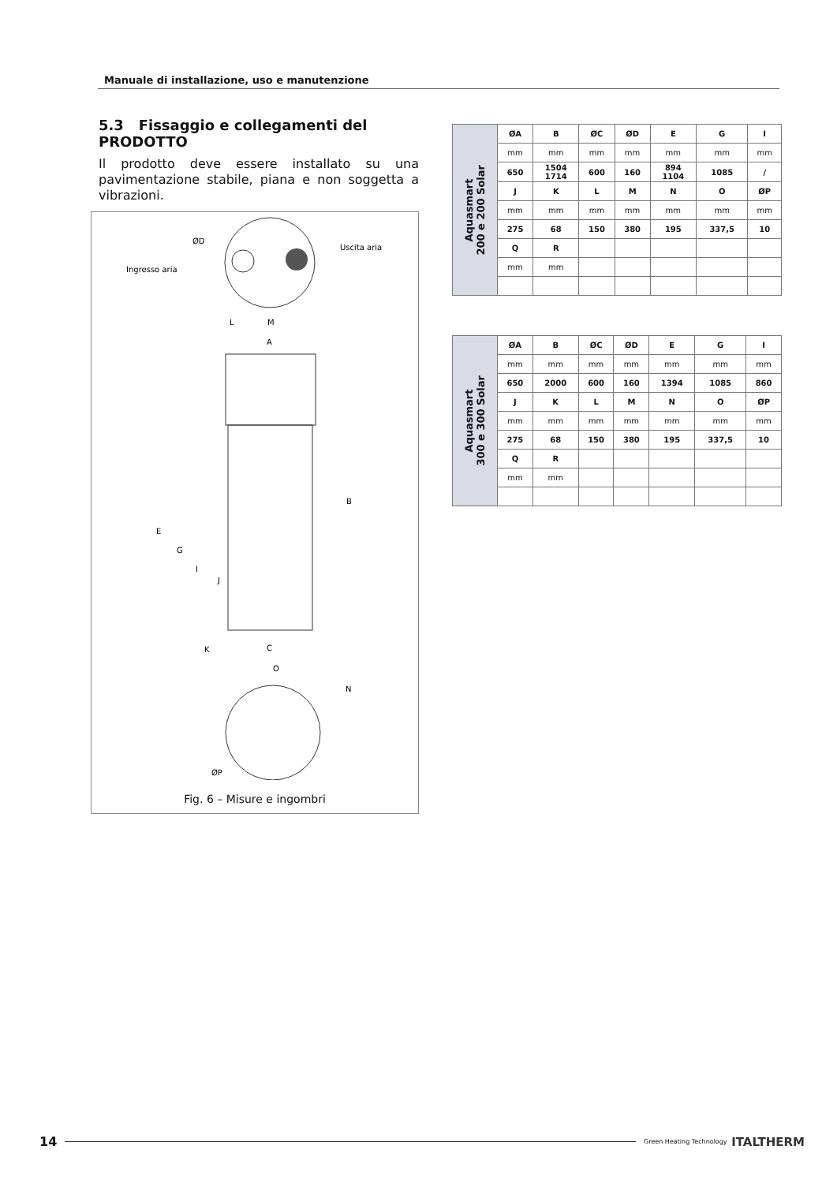Manuale di installazione, uso e manutenzione
5.3 Fissaggio e collegamenti del PRODOTTO
Il prodotto deve essere installato su una pavimentazione stabile, piana e non soggetta a vibrazioni.
ØD
Ingresso aria
Uscita aria
L
M
A
B
E
G
I
J
K
C
O
N
ØP
Fig. 6 – Misure e ingombri
| Aquasmart 200 e 200 Solar | ØA | B | ØC | ØD | E | G | I |
| | mm | mm | mm | mm | mm | mm | mm |
| | 650 | 1504 1714 | 600 | 160 | 894 1104 | 1085 | / |
| | J | K | L | M | N | O | ØP |
| | mm | mm | mm | mm | mm | mm | mm |
| | 275 | 68 | 150 | 380 | 195 | 337,5 | 10 |
| | Q | R | | | | | |
| | mm | mm | | | | | |
| Aquasmart 300 e 300 Solar | ØA | B | ØC | ØD | E | G | I |
| | mm | mm | mm | mm | mm | mm | mm |
| | 650 | 2000 | 600 | 160 | 1394 | 1085 | 860 |
| | J | K | L | M | N | O | ØP |
| | mm | mm | mm | mm | mm | mm | mm |
| | 275 | 68 | 150 | 380 | 195 | 337,5 | 10 |
| | Q | R | | | | | |
| | mm | mm | | | | | |
14 Green Heating Technology ITALTHERM